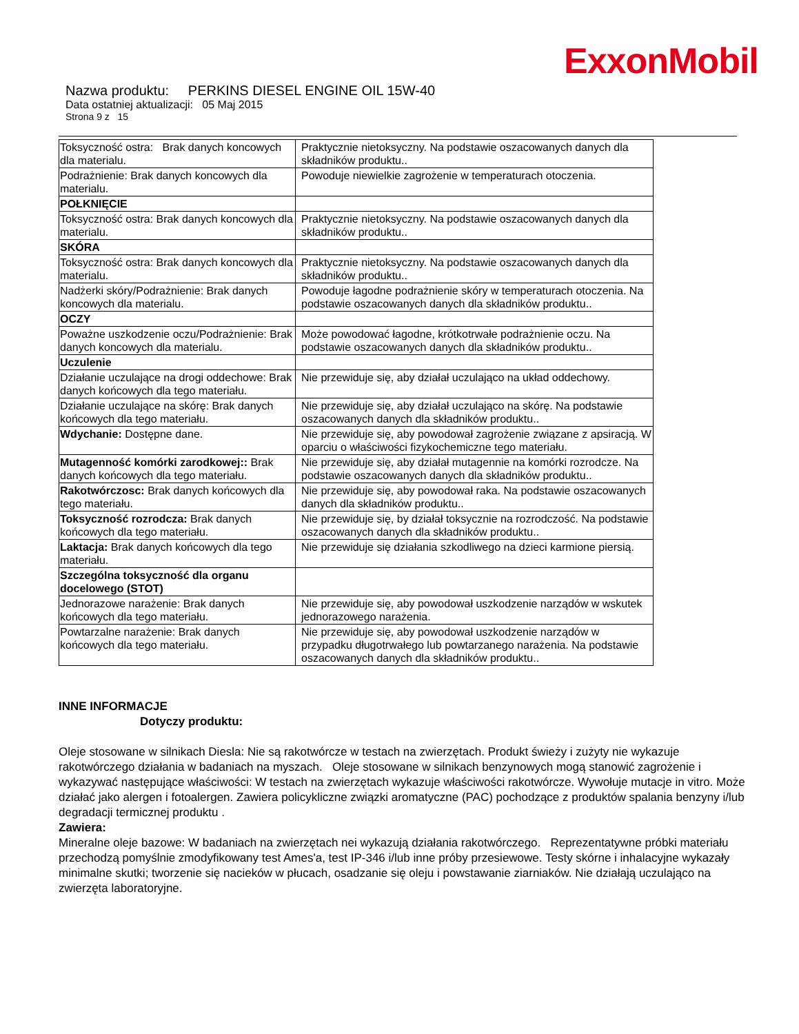ExxonMobil
Nazwa produktu: PERKINS DIESEL ENGINE OIL 15W-40
Data ostatniej aktualizacji: 05 Maj 2015
Strona 9 z 15
| Toksyczność ostra: Brak danych koncowych dla materialu. | Praktycznie nietoksyczny. Na podstawie oszacowanych danych dla składników produktu.. |
| Podrażnienie: Brak danych koncowych dla materialu. | Powoduje niewielkie zagrożenie w temperaturach otoczenia. |
| POŁKNIĘCIE | |
| Toksyczność ostra: Brak danych koncowych dla materialu. | Praktycznie nietoksyczny. Na podstawie oszacowanych danych dla składników produktu.. |
| SKÓRA | |
| Toksyczność ostra: Brak danych koncowych dla materialu. | Praktycznie nietoksyczny. Na podstawie oszacowanych danych dla składników produktu.. |
| Nadżerki skóry/Podrażnienie: Brak danych koncowych dla materialu. | Powoduje łagodne podrażnienie skóry w temperaturach otoczenia. Na podstawie oszacowanych danych dla składników produktu.. |
| OCZY | |
| Poważne uszkodzenie oczu/Podrażnienie: Brak danych koncowych dla materialu. | Może powodować łagodne, krótkotrwałe podrażnienie oczu. Na podstawie oszacowanych danych dla składników produktu.. |
| Uczulenie | |
| Działanie uczulające na drogi oddechowe: Brak danych końcowych dla tego materiału. | Nie przewiduje się, aby działał uczulająco na układ oddechowy. |
| Działanie uczulające na skórę: Brak danych końcowych dla tego materiału. | Nie przewiduje się, aby działał uczulająco na skórę. Na podstawie oszacowanych danych dla składników produktu.. |
| Wdychanie: Dostępne dane. | Nie przewiduje się, aby powodował zagrożenie związane z apsiracją. W oparciu o właściwości fizykochemiczne tego materiału. |
| Mutagenność komórki zarodkowej:: Brak danych końcowych dla tego materiału. | Nie przewiduje się, aby działał mutagennie na komórki rozrodcze. Na podstawie oszacowanych danych dla składników produktu.. |
| Rakotwórczosc: Brak danych końcowych dla tego materiału. | Nie przewiduje się, aby powodował raka. Na podstawie oszacowanych danych dla składników produktu.. |
| Toksyczność rozrodcza: Brak danych końcowych dla tego materiału. | Nie przewiduje się, by działał toksycznie na rozrodczość. Na podstawie oszacowanych danych dla składników produktu.. |
| Laktacja: Brak danych końcowych dla tego materiału. | Nie przewiduje się działania szkodliwego na dzieci karmione piersią. |
| Szczególna toksyczność dla organu docelowego (STOT) | |
| Jednorazowe narażenie: Brak danych końcowych dla tego materiału. | Nie przewiduje się, aby powodował uszkodzenie narządów w wskutek jednorazowego narażenia. |
| Powtarzalne narażenie: Brak danych końcowych dla tego materiału. | Nie przewiduje się, aby powodował uszkodzenie narządów w przypadku długotrwałego lub powtarzanego narażenia. Na podstawie oszacowanych danych dla składników produktu.. |
INNE INFORMACJE
Dotyczy produktu:
Oleje stosowane w silnikach Diesla: Nie są rakotwórcze w testach na zwierzętach. Produkt świeży i zużyty nie wykazuje rakotwórczego działania w badaniach na myszach. Oleje stosowane w silnikach benzynowych mogą stanowić zagrożenie i wykazywać następujące właściwości: W testach na zwierzętach wykazuje właściwości rakotwórcze. Wywołuje mutacje in vitro. Może działać jako alergen i fotoalergen. Zawiera policykliczne związki aromatyczne (PAC) pochodzące z produktów spalania benzyny i/lub degradacji termicznej produktu .
Zawiera:
Mineralne oleje bazowe: W badaniach na zwierzętach nei wykazują działania rakotwórczego. Reprezentatywne próbki materiału przechodzą pomyślnie zmodyfikowany test Ames'a, test IP-346 i/lub inne próby przesiewowe. Testy skórne i inhalacyjne wykazały minimalne skutki; tworzenie się nacieków w płucach, osadzanie się oleju i powstawanie ziarniaków. Nie działają uczulająco na zwierzęta laboratoryjne.